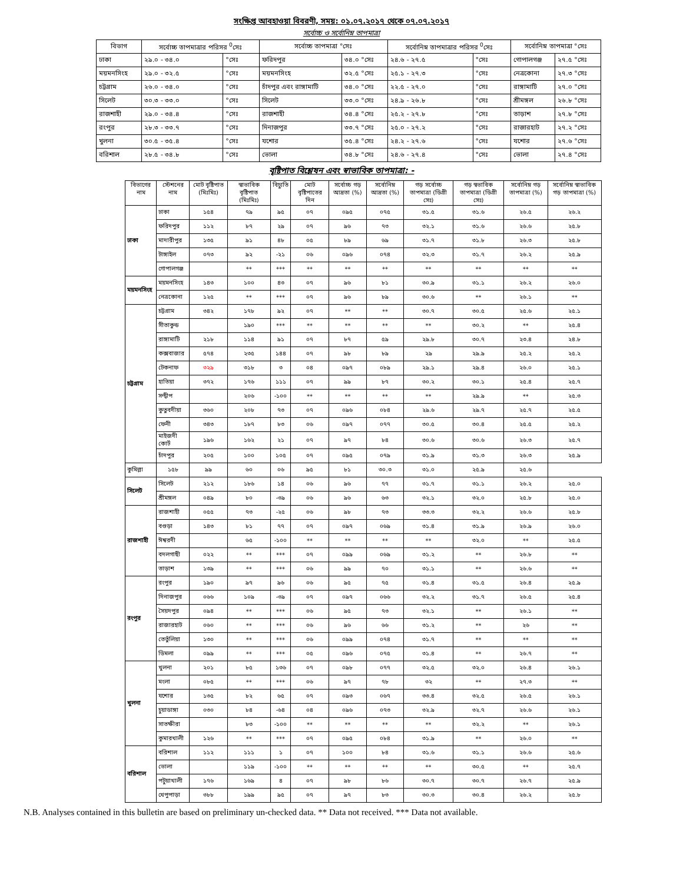সংক্ষিপ্ত আবহাওয়া বিবরণী, সময়: ০১.০৭.২০১৭ থেকে ০৭.০৭.২০১৭
সর্বোচ্চ ও সর্বোনিম্ন তাপমাত্রা
| বিভাগ | সর্বোচ্চ তাপমাত্রার পরিসর <sup>0</sup>সেঃ | | সর্বোচ্চ তাপমাত্রা °সেঃ | | সর্বোনিম্ন তাপমাত্রার পরিসর <sup>0</sup>সেঃ | | সর্বোনিম্ন তাপমাত্রা °সেঃ | |
| --- | --- | --- | --- | --- | --- | --- | --- | --- |
| ঢাকা | ২৯.০ - ৩৪.০ | °সেঃ | ফরিদপুর | ৩৪.০ °সেঃ | ২৪.৬ - ২৭.৫ | °সেঃ | গোপালগঞ্জ | ২৭.৫ °সেঃ |
| ময়মনসিংহ | ২৯.০ - ৩২.৫ | °সেঃ | ময়মনসিংহ | ৩২.৫ °সেঃ | ২৫.১ - ২৭.৩ | °সেঃ | নেত্রকোনা | ২৭.৩ °সেঃ |
| চট্টগ্রাম | ২৬.০ - ৩৪.০ | °সেঃ | চাঁদপুর এবং রাঙ্গামাটি | ৩৪.০ °সেঃ | ২২.৫ - ২৭.০ | °সেঃ | রাঙ্গামাটি | ২৭.০ °সেঃ |
| সিলেট | ৩০.৩ - ৩৩.০ | °সেঃ | সিলেট | ৩৩.০ °সেঃ | ২৪.৯ - ২৬.৮ | °সেঃ | শ্রীমঙ্গল | ২৬.৮ °সেঃ |
| রাজশাহী | ২৯.০ - ৩৪.৪ | °সেঃ | রাজশাহী | ৩৪.৪ °সেঃ | ২৫.২ - ২৭.৮ | °সেঃ | তাড়াশ | ২৭.৮ °সেঃ |
| রংপুর | ২৮.৩ - ৩৩.৭ | °সেঃ | দিনাজপুর | ৩৩.৭ °সেঃ | ২৫.০ - ২৭.২ | °সেঃ | রাজারহাট | ২৭.২ °সেঃ |
| খুলনা | ৩০.৫ - ৩৫.৪ | °সেঃ | যশোর | ৩৫.৪ °সেঃ | ২৪.২ - ২৭.৬ | °সেঃ | যশোর | ২৭.৬ °সেঃ |
| বরিশাল | ২৮.৫ - ৩৪.৮ | °সেঃ | ভোলা | ৩৪.৮ °সেঃ | ২৪.৬ - ২৭.৪ | °সেঃ | ভোলা | ২৭.৪ °সেঃ |
বৃষ্টিপাত বিশ্লেষন এবং স্বাভাবিক তাপমাত্রা: -
| বিভাগের নাম | স্টেশনের নাম | মোট বৃষ্টিপাত (মিঃমিঃ) | স্বাভাবিক বৃষ্টিপাত (মিঃমিঃ) | বিচ্যুতি | মোট বৃষ্টিপাতের দিন | সর্বোচ্চ গড় আদ্রতা (%) | সর্বোনিম্ন আদ্রতা (%) | গড় সর্বোচ্চ তাপমাত্রা (ডিগ্রী সেঃ) | গড় স্বভাবিক তাপমাত্রা (ডিগ্রী সেঃ) | সর্বোনিম্ন গড় তাপমাত্রা (%) | সর্বোনিম্ন স্বাভাবিক গড় তাপমাত্রা (%) |
| --- | --- | --- | --- | --- | --- | --- | --- | --- | --- | --- | --- |
| ঢাকা | ঢাকা | ১৫৪ | ৭৯ | ৯৫ | ০৭ | ০৯৫ | ০৭৫ | ৩১.৫ | ৩১.৬ | ২৬.৫ | ২৬.২ |
| | ফরিদপুর | ১১২ | ৮৭ | ২৯ | ০৭ | ৯৬ | ৭৩ | ৩২.১ | ৩১.৬ | ২৬.৬ | ২৫.৮ |
| | মাদারীপুর | ১৩৫ | ৯১ | ৪৮ | ০৫ | ৮৯ | ৬৯ | ৩১.৭ | ৩১.৮ | ২৬.৩ | ২৫.৮ |
| | টাঙ্গাইল | ০৭৩ | ৯২ | -২১ | ০৬ | ০৯৬ | ০৭৪ | ৩২.৩ | ৩১.৭ | ২৬.২ | ২৫.৯ |
| | গোপালগঞ্জ | | ** | *** | ** | ** | ** | ** | ** | ** | ** |
| ময়মনসিংহ | ময়মনসিংহ | ১৪৩ | ১০০ | ৪৩ | ০৭ | ৯৬ | ৮১ | ৩০.৯ | ৩১.১ | ২৬.২ | ২৬.০ |
| | নেত্রকোনা | ১২৫ | ** | *** | ০৭ | ৯৬ | ৮৯ | ৩০.৬ | ** | ২৬.১ | ** |
| চট্টগ্রাম | চট্টগ্রাম | ৩৪২ | ১৭৮ | ৯২ | ০৭ | ** | ** | ৩০.৭ | ৩০.৫ | ২৫.৬ | ২৫.১ |
| | সীতাকুন্ড | | ১৯০ | *** | ** | ** | ** | ** | ৩০.২ | ** | ২৫.৪ |
| | রাঙ্গামাটি | ২১৮ | ১১৪ | ৯১ | ০৭ | ৮৭ | ৫৯ | ২৯.৮ | ৩০.৭ | ২৩.৪ | ২৪.৮ |
| | কক্সবাজার | ৫৭৪ | ২৩৫ | ১৪৪ | ০৭ | ৯৮ | ৮৯ | ২৯ | ২৯.৯ | ২৫.২ | ২৫.২ |
| | টেকনাফ | ৩২৯ | ৩১৮ | ৩ | ০৪ | ০৯৭ | ০৮৯ | ২৯.১ | ২৯.৪ | ২৬.০ | ২৫.১ |
| | হাতিয়া | ৩৭২ | ১৭৬ | ১১১ | ০৭ | ৯৯ | ৮৭ | ৩০.২ | ৩০.১ | ২৫.৪ | ২৫.৭ |
| | সন্দ্বীপ | | ২০৬ | -১০০ | ** | ** | ** | ** | ২৯.৯ | ** | ২৫.৩ |
| | কুতুবদীয়া | ৩৬০ | ২০৮ | ৭৩ | ০৭ | ০৯৬ | ০৮৪ | ২৯.৬ | ২৯.৭ | ২৫.৭ | ২৫.৫ |
| | ফেনী | ৩৪৩ | ১৮৭ | ৮৩ | ০৬ | ০৯৭ | ০৭৭ | ৩০.৫ | ৩০.৪ | ২৫.৫ | ২৫.২ |
| | মাইজদী কোর্ট | ১৯৬ | ১৬২ | ২১ | ০৭ | ৯৭ | ৮৪ | ৩০.৬ | ৩০.৬ | ২৬.৩ | ২৫.৭ |
| | চাঁদপুর | ২০৫ | ১০০ | ১০৫ | ০৭ | ০৯৫ | ০৭৯ | ৩১.৯ | ৩১.৩ | ২৬.৩ | ২৫.৯ |
| কুমিল্লা | ১৫৮ | ৯৯ | ৬০ | ০৬ | ৯৫ | ৮১ | ৩০.৩ | ৩১.০ | ২৫.৯ | ২৫.৬ | |
| সিলেট | সিলেট | ২১২ | ১৮৬ | ১৪ | ০৬ | ৯৬ | ৭৭ | ৩১.৭ | ৩১.১ | ২৬.২ | ২৫.০ |
| | শ্রীমঙ্গল | ০৪৯ | ৮০ | -৩৯ | ০৬ | ৯৬ | ৬৩ | ৩২.১ | ৩২.০ | ২৫.৮ | ২৫.০ |
| রাজশাহী | রাজশাহী | ০৫৫ | ৭৩ | -২৫ | ০৬ | ৯৮ | ৭৩ | ৩৩.৩ | ৩২.২ | ২৬.৬ | ২৫.৮ |
| | বগুড়া | ১৪৩ | ৮১ | ৭৭ | ০৭ | ০৯৭ | ০৬৯ | ৩১.৪ | ৩১.৯ | ২৬.৯ | ২৬.০ |
| | ঈশ্বরদী | | ৬৫ | -১০০ | ** | ** | ** | ** | ৩২.০ | ** | ২৫.৫ |
| | বদলগাছী | ০২২ | ** | *** | ০৭ | ০৯৯ | ০৬৯ | ৩১.২ | ** | ২৬.৮ | ** |
| | তাড়াশ | ১৩৯ | ** | *** | ০৬ | ৯৯ | ৭০ | ৩১.১ | ** | ২৬.৬ | ** |
| রংপুর | রংপুর | ১৯০ | ৯৭ | ৯৬ | ০৬ | ৯৫ | ৭৫ | ৩১.৪ | ৩১.৫ | ২৬.৪ | ২৫.৯ |
| | দিনাজপুর | ০৬৬ | ১০৯ | -৩৯ | ০৭ | ০৯৭ | ০৬৬ | ৩২.২ | ৩১.৭ | ২৬.৫ | ২৫.৪ |
| | সৈয়দপুর | ০৯৪ | ** | *** | ০৬ | ৯৫ | ৭৩ | ৩২.১ | ** | ২৬.১ | ** |
| | রাজারহাট | ০৬০ | ** | *** | ০৬ | ৯৬ | ৬৬ | ৩১.২ | ** | ২৬ | ** |
| | তেতুঁলিয়া | ১৩০ | ** | *** | ০৬ | ০৯৯ | ০৭৪ | ৩১.৭ | ** | ** | ** |
| | ডিমলা | ০৯৯ | ** | *** | ০৫ | ০৯৬ | ০৭৫ | ৩১.৪ | ** | ২৬.৭ | ** |
| খুলনা | খুলনা | ২০১ | ৮৫ | ১৩৬ | ০৭ | ০৯৮ | ০৭৭ | ৩২.৫ | ৩২.০ | ২৬.৪ | ২৬.১ |
| | মংলা | ০৮৫ | ** | *** | ০৬ | ৯৭ | ৭৮ | ৩২ | ** | ২৭.৩ | ** |
| | যশোর | ১৩৫ | ৮২ | ৬৫ | ০৭ | ০৯৩ | ০৬৭ | ৩৩.৪ | ৩২.৫ | ২৬.৫ | ২৬.১ |
| | চুয়াডাঙ্গা | ০৩০ | ৮৪ | -৬৪ | ০৪ | ০৯৬ | ০৭৩ | ৩২.৯ | ৩২.৭ | ২৬.৬ | ২৬.১ |
| | সাতক্ষীরা | | ৮৩ | -১০০ | ** | ** | ** | ** | ৩২.২ | ** | ২৬.১ |
| | কুমারখালী | ১২৬ | ** | *** | ০৭ | ০৯৫ | ০৮৪ | ৩১.৯ | ** | ২৬.০ | ** |
| বরিশাল | বরিশাল | ১১২ | ১১১ | ১ | ০৭ | ১০০ | ৮৪ | ৩১.৬ | ৩১.১ | ২৬.৬ | ২৫.৬ |
| | ভোলা | | ১১৯ | -১০০ | ** | ** | ** | ** | ৩০.৫ | ** | ২৫.৭ |
| | পটুয়াখালী | ১৭৬ | ১৬৯ | ৪ | ০৭ | ৯৮ | ৮৬ | ৩০.৭ | ৩০.৭ | ২৬.৭ | ২৫.৯ |
| | খেপুপাড়া | ৩৮৮ | ১৯৯ | ৯৫ | ০৭ | ৯৭ | ৮৩ | ৩০.৩ | ৩০.৪ | ২৬.২ | ২৫.৮ |
N.B. Analyses contained in this bulletin are based on preliminary un-checked data. ** Data not received. *** Data not available.